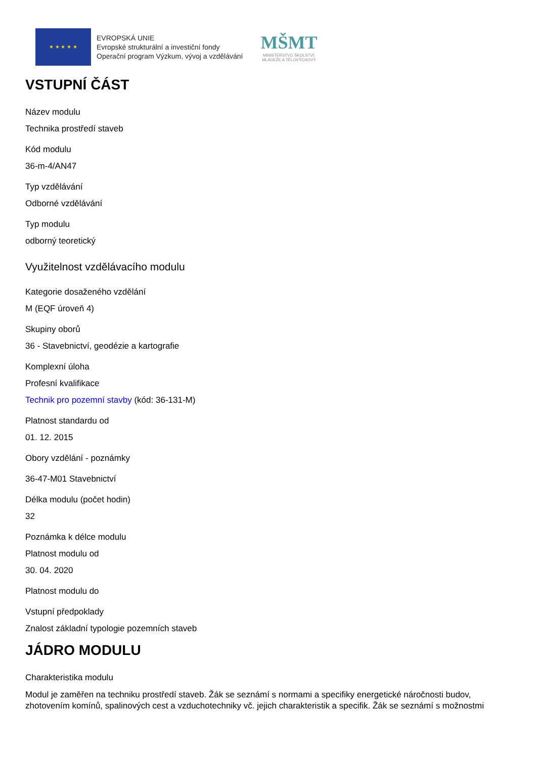★ ★ ★ ★ ★
EVROPSKÁ UNIE
Evropské strukturální a investiční fondy
Operační program Výzkum, vývoj a vzdělávání
MŠMT
MINISTERSTVO ŠKOLSTVÍ,
MLÁDEŽE A TĚLOVÝCHOVY
VSTUPNÍ ČÁST
Název modulu
Technika prostředí staveb
Kód modulu
36-m-4/AN47
Typ vzdělávání
Odborné vzdělávání
Typ modulu
odborný teoretický
Využitelnost vzdělávacího modulu
Kategorie dosaženého vzdělání
M (EQF úroveň 4)
Skupiny oborů
36 - Stavebnictví, geodézie a kartografie
Komplexní úloha
Profesní kvalifikace
Technik pro pozemní stavby (kód: 36-131-M)
Platnost standardu od
01. 12. 2015
Obory vzdělání - poznámky
36-47-M01 Stavebnictví
Délka modulu (počet hodin)
32
Poznámka k délce modulu
Platnost modulu od
30. 04. 2020
Platnost modulu do
Vstupní předpoklady
Znalost základní typologie pozemních staveb
JÁDRO MODULU
Charakteristika modulu
Modul je zaměřen na techniku prostředí staveb. Žák se seznámí s normami a specifiky energetické náročnosti budov, zhotovením komínů, spalinových cest a vzduchotechniky vč. jejich charakteristik a specifik. Žák se seznámí s možnostmi